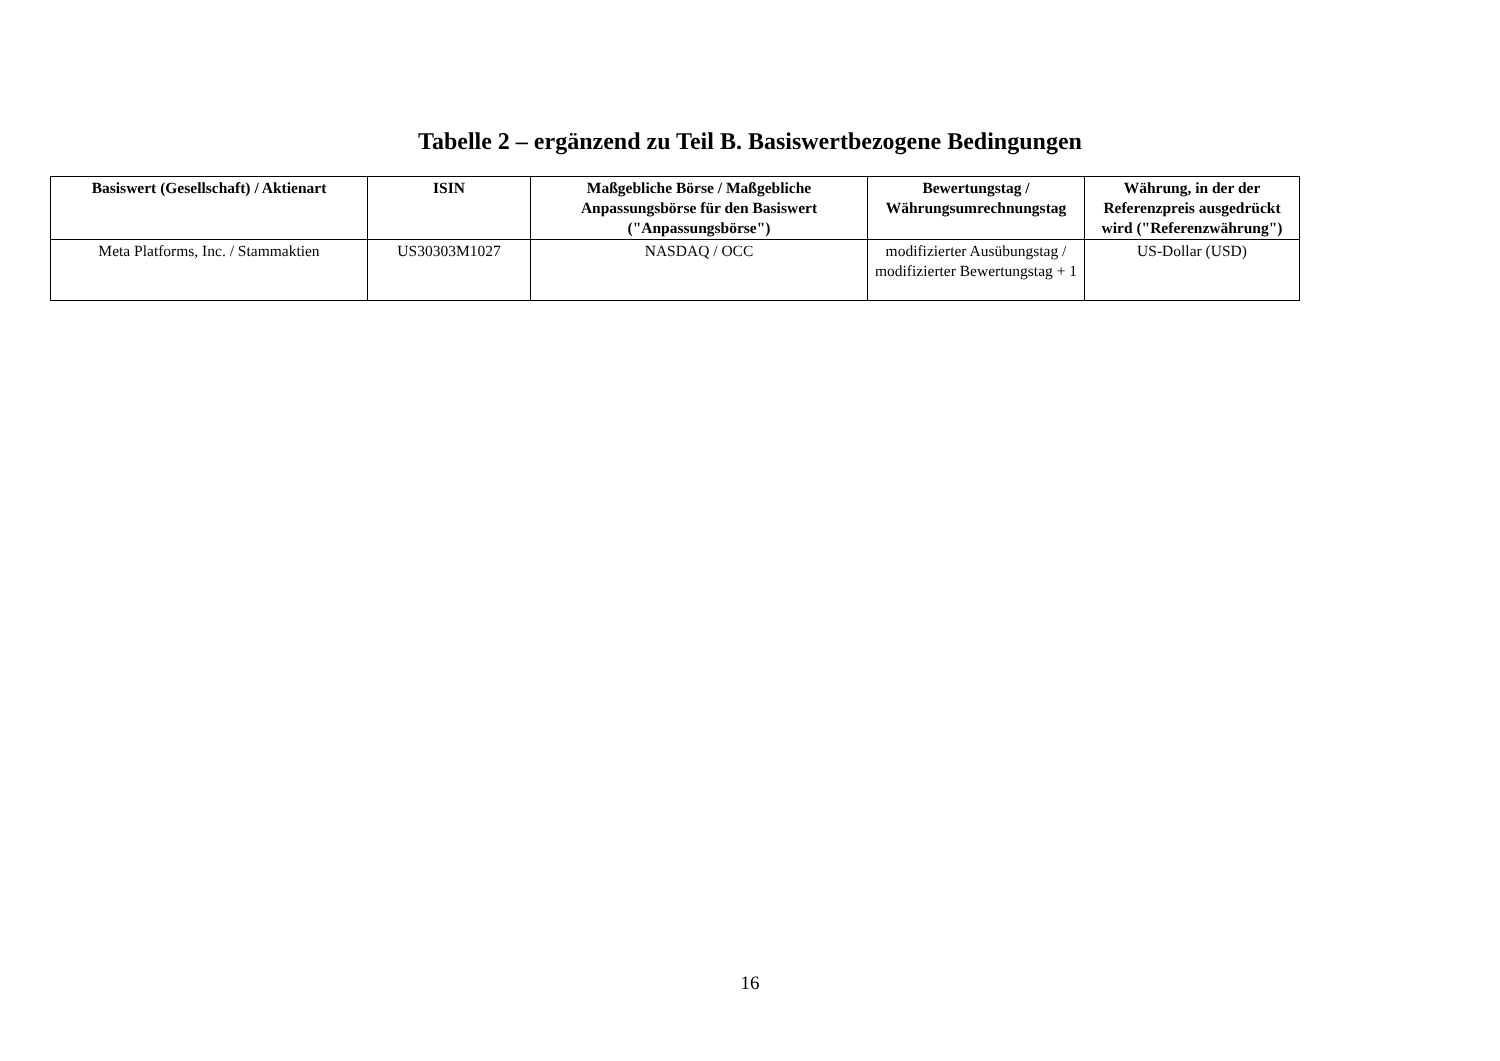Tabelle 2 – ergänzend zu Teil B. Basiswertbezogene Bedingungen
| Basiswert (Gesellschaft) / Aktienart | ISIN | Maßgebliche Börse / Maßgebliche Anpassungsbörse für den Basiswert ("Anpassungsbörse") | Bewertungstag / Währungsumrechnungstag | Währung, in der der Referenzpreis ausgedrückt wird ("Referenzwährung") |
| --- | --- | --- | --- | --- |
| Meta Platforms, Inc. / Stammaktien | US30303M1027 | NASDAQ / OCC | modifizierter Ausübungstag / modifizierter Bewertungstag + 1 | US-Dollar (USD) |
16